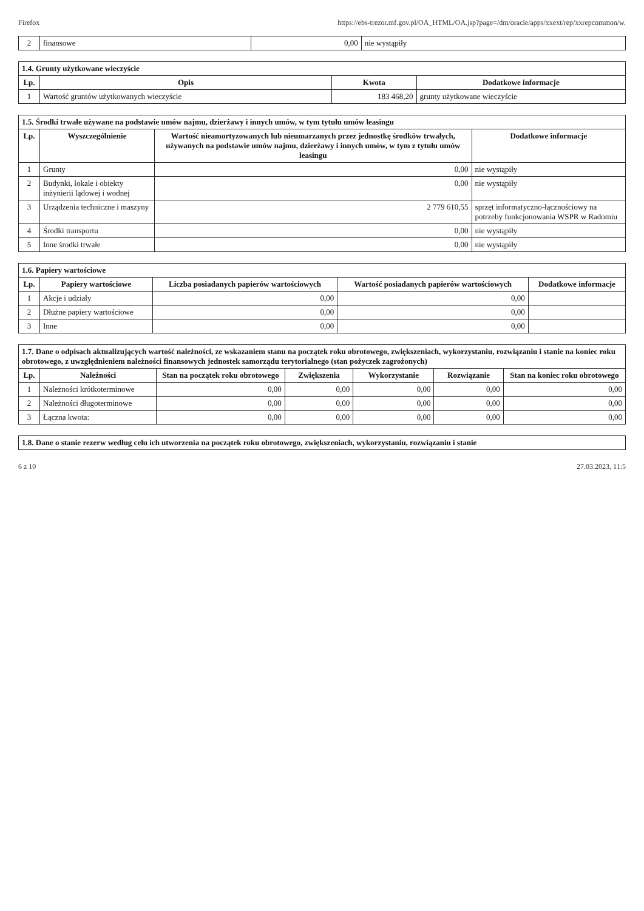Firefox https://ebs-trezor.mf.gov.pl/OA_HTML/OA.jsp?page=/dm/oracle/apps/xxext/rep/xxrepcommon/w.
| 2 | finansowe | 0,00 | nie wystąpiły |
| 1.4. Grunty użytkowane wieczyście | | | |
| Lp. | Opis | Kwota | Dodatkowe informacje |
| 1 | Wartość gruntów użytkowanych wieczyście | 183 468,20 | grunty użytkowane wieczyście |
| 1.5. Środki trwałe używane na podstawie umów najmu, dzierżawy i innych umów, w tym tytułu umów leasingu | | | |
| Lp. | Wyszczególnienie | Wartość nieamortyzowanych lub nieumarzanych przez jednostkę środków trwałych, używanych na podstawie umów najmu, dzierżawy i innych umów, w tym z tytułu umów leasingu | Dodatkowe informacje |
| 1 | Grunty | 0,00 | nie wystąpiły |
| 2 | Budynki, lokale i obiekty inżynierii lądowej i wodnej | 0,00 | nie wystąpiły |
| 3 | Urządzenia techniczne i maszyny | 2 779 610,55 | sprzęt informatyczno-łącznościowy na potrzeby funkcjonowania WSPR w Radomiu |
| 4 | Środki transportu | 0,00 | nie wystąpiły |
| 5 | Inne środki trwałe | 0,00 | nie wystąpiły |
| 1.6. Papiery wartościowe | | | | |
| Lp. | Papiery wartościowe | Liczba posiadanych papierów wartościowych | Wartość posiadanych papierów wartościowych | Dodatkowe informacje |
| 1 | Akcje i udziały | 0,00 | 0,00 | |
| 2 | Dłużne papiery wartościowe | 0,00 | 0,00 | |
| 3 | Inne | 0,00 | 0,00 | |
| 1.7. Dane o odpisach aktualizujących wartość należności, ze wskazaniem stanu na początek roku obrotowego, zwiększeniach, wykorzystaniu, rozwiązaniu i stanie na koniec roku obrotowego, z uwzględnieniem należności finansowych jednostek samorządu terytorialnego (stan pożyczek zagrożonych) | | | | | | |
| Lp. | Należności | Stan na początek roku obrotowego | Zwiększenia | Wykorzystanie | Rozwiązanie | Stan na koniec roku obrotowego |
| 1 | Należności krótkoterminowe | 0,00 | 0,00 | 0,00 | 0,00 | 0,00 |
| 2 | Należności długoterminowe | 0,00 | 0,00 | 0,00 | 0,00 | 0,00 |
| 3 | Łączna kwota: | 0,00 | 0,00 | 0,00 | 0,00 | 0,00 |
| 1.8. Dane o stanie rezerw według celu ich utworzenia na początek roku obrotowego, zwiększeniach, wykorzystaniu, rozwiązaniu i stanie |
6 z 10 27.03.2023, 11:5